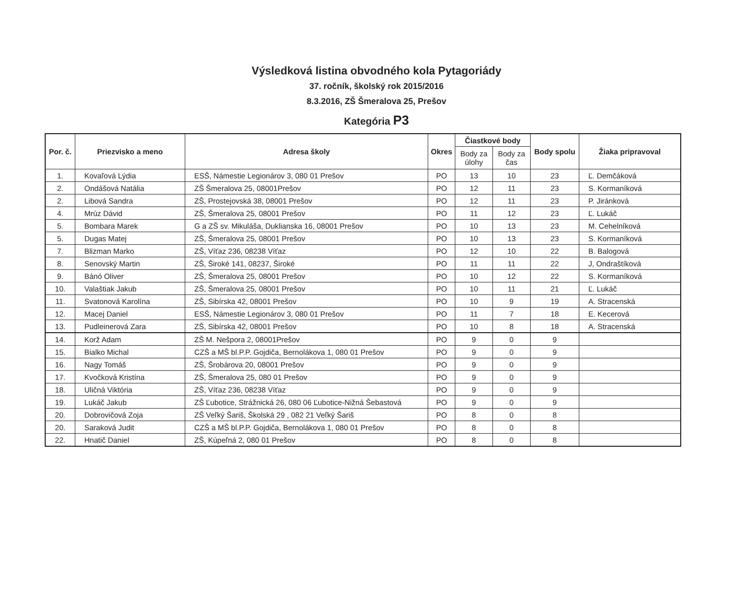Výsledková listina obvodného kola Pytagoriády
37. ročník, školský rok 2015/2016
8.3.2016, ZŠ Šmeralova 25, Prešov
Kategória P3
| Por. č. | Priezvisko a meno | Adresa školy | Okres | Čiastkové body | | Body spolu | Žiaka pripravoval |
| --- | --- | --- | --- | --- | --- | --- | --- |
| | | | | Body za úlohy | Body za čas | | |
| 1. | Kovaľová Lýdia | ESŠ, Námestie Legionárov 3, 080 01 Prešov | PO | 13 | 10 | 23 | Ľ. Demčáková |
| 2. | Ondášová Natália | ZŠ Šmeralova 25, 08001Prešov | PO | 12 | 11 | 23 | S. Kormaníková |
| 2. | Libová Sandra | ZŠ, Prostejovská 38, 08001 Prešov | PO | 12 | 11 | 23 | P. Jiránková |
| 4. | Mrúz Dávid | ZŠ, Šmeralova 25, 08001 Prešov | PO | 11 | 12 | 23 | Ľ. Lukáč |
| 5. | Bombara Marek | G a ZŠ sv. Mikuláša, Duklianska 16, 08001 Prešov | PO | 10 | 13 | 23 | M. Cehelníková |
| 5. | Dugas Matej | ZŠ, Šmeralova 25, 08001 Prešov | PO | 10 | 13 | 23 | S. Kormaníková |
| 7. | Blizman Marko | ZŠ, Víťaz 236, 08238 Víťaz | PO | 12 | 10 | 22 | B. Balogová |
| 8. | Senovský Martin | ZŠ, Široké 141, 08237, Široké | PO | 11 | 11 | 22 | J, Ondraštíková |
| 9. | Bánó Oliver | ZŠ, Šmeralova 25, 08001 Prešov | PO | 10 | 12 | 22 | S. Kormaníková |
| 10. | Valaštiak Jakub | ZŠ, Šmeralova 25, 08001 Prešov | PO | 10 | 11 | 21 | Ľ. Lukáč |
| 11. | Svatonová Karolína | ZŠ, Sibírska 42, 08001 Prešov | PO | 10 | 9 | 19 | A. Stracenská |
| 12. | Macej Daniel | ESŠ, Námestie Legionárov 3, 080 01 Prešov | PO | 11 | 7 | 18 | E. Kecerová |
| 13. | Pudleinerová Zara | ZŠ, Sibírska 42, 08001 Prešov | PO | 10 | 8 | 18 | A. Stracenská |
| 14. | Korž Adam | ZŠ M. Nešpora 2, 08001Prešov | PO | 9 | 0 | 9 | |
| 15. | Bialko Michal | CZŠ a MŠ bl.P.P. Gojdiča, Bernolákova 1, 080 01 Prešov | PO | 9 | 0 | 9 | |
| 16. | Nagy Tomáš | ZŠ, Šrobárova 20, 08001 Prešov | PO | 9 | 0 | 9 | |
| 17. | Kvočková Kristína | ZŠ, Šmeralova 25, 080 01 Prešov | PO | 9 | 0 | 9 | |
| 18. | Uličná Viktória | ZŠ, Víťaz 236, 08238 Víťaz | PO | 9 | 0 | 9 | |
| 19. | Lukáč Jakub | ZŠ Ľubotice, Strážnická 26, 080 06 Ľubotice-Nižná Šebastová | PO | 9 | 0 | 9 | |
| 20. | Dobrovičová Zoja | ZŠ Veľký Šariš, Školská 29 , 082 21 Veľký Šariš | PO | 8 | 0 | 8 | |
| 20. | Saraková Judit | CZŠ a MŠ bl.P.P. Gojdiča, Bernolákova 1, 080 01 Prešov | PO | 8 | 0 | 8 | |
| 22. | Hnatič Daniel | ZŠ, Kúpeľná 2, 080 01 Prešov | PO | 8 | 0 | 8 | |